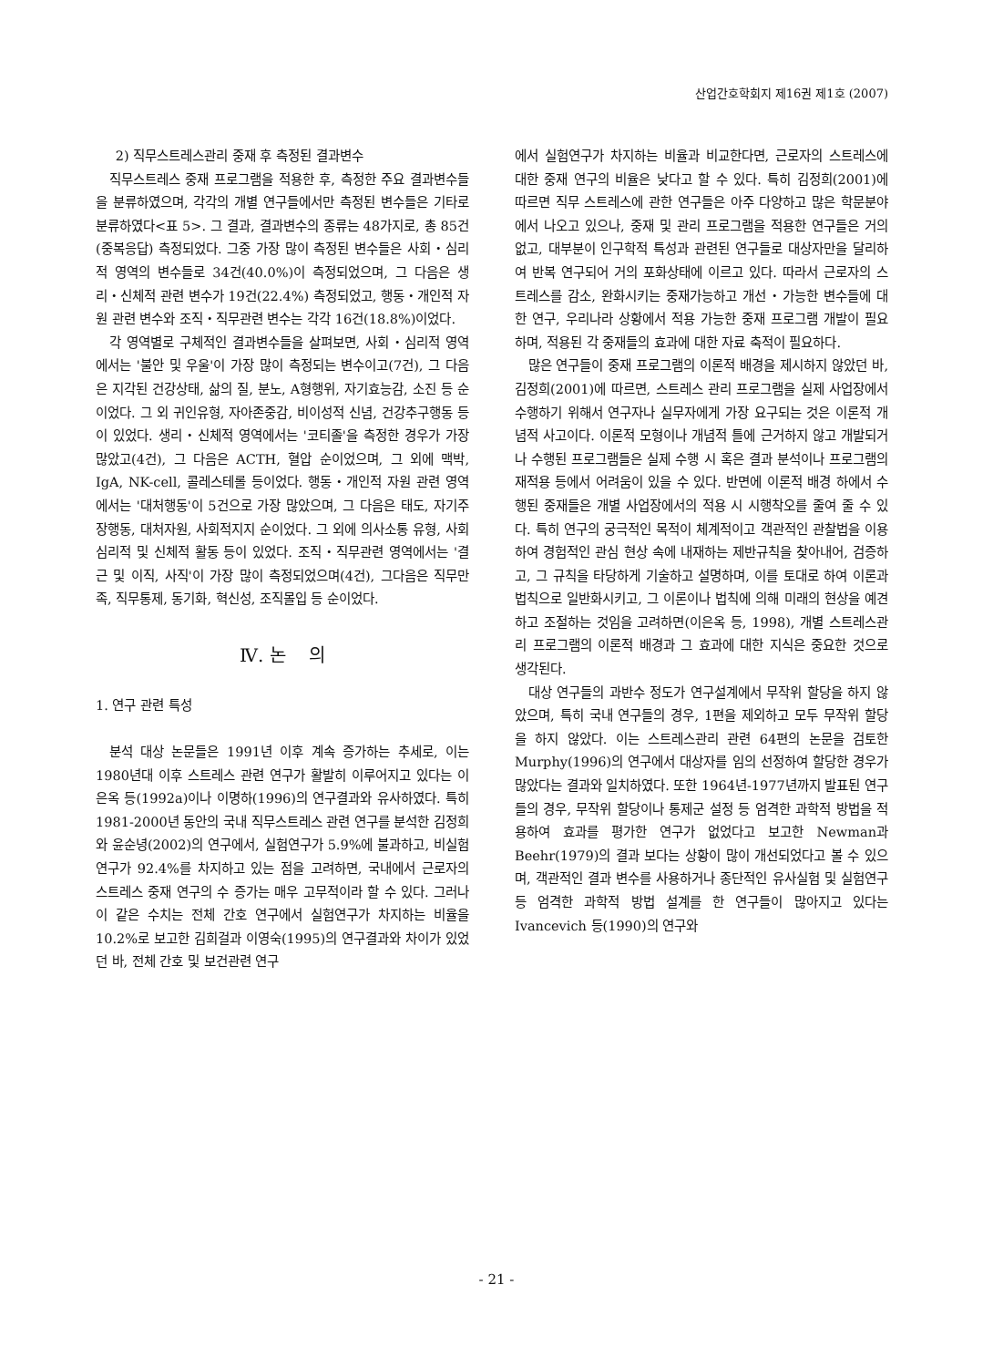산업간호학회지 제16권 제1호 (2007)
2) 직무스트레스관리 중재 후 측정된 결과변수
직무스트레스 중재 프로그램을 적용한 후, 측정한 주요 결과변수들을 분류하였으며, 각각의 개별 연구들에서만 측정된 변수들은 기타로 분류하였다<표 5>. 그 결과, 결과변수의 종류는 48가지로, 총 85건(중복응답) 측정되었다. 그중 가장 많이 측정된 변수들은 사회・심리적 영역의 변수들로 34건(40.0%)이 측정되었으며, 그 다음은 생리・신체적 관련 변수가 19건(22.4%) 측정되었고, 행동・개인적 자원 관련 변수와 조직・직무관련 변수는 각각 16건(18.8%)이었다.
각 영역별로 구체적인 결과변수들을 살펴보면, 사회・심리적 영역에서는 '불안 및 우울'이 가장 많이 측정되는 변수이고(7건), 그 다음은 지각된 건강상태, 삶의 질, 분노, A형행위, 자기효능감, 소진 등 순이었다. 그 외 귀인유형, 자아존중감, 비이성적 신념, 건강추구행동 등이 있었다. 생리・신체적 영역에서는 '코티졸'을 측정한 경우가 가장 많았고(4건), 그 다음은 ACTH, 혈압 순이었으며, 그 외에 맥박, IgA, NK-cell, 콜레스테롤 등이었다. 행동・개인적 자원 관련 영역에서는 '대처행동'이 5건으로 가장 많았으며, 그 다음은 태도, 자기주장행동, 대처자원, 사회적지지 순이었다. 그 외에 의사소통 유형, 사회심리적 및 신체적 활동 등이 있었다. 조직・직무관련 영역에서는 '결근 및 이직, 사직'이 가장 많이 측정되었으며(4건), 그다음은 직무만족, 직무통제, 동기화, 혁신성, 조직몰입 등 순이었다.
Ⅳ. 논 의
1. 연구 관련 특성
분석 대상 논문들은 1991년 이후 계속 증가하는 추세로, 이는 1980년대 이후 스트레스 관련 연구가 활발히 이루어지고 있다는 이은옥 등(1992a)이나 이명하(1996)의 연구결과와 유사하였다. 특히 1981-2000년 동안의 국내 직무스트레스 관련 연구를 분석한 김정희와 윤순녕(2002)의 연구에서, 실험연구가 5.9%에 불과하고, 비실험 연구가 92.4%를 차지하고 있는 점을 고려하면, 국내에서 근로자의 스트레스 중재 연구의 수 증가는 매우 고무적이라 할 수 있다. 그러나 이 같은 수치는 전체 간호 연구에서 실험연구가 차지하는 비율을 10.2%로 보고한 김희걸과 이영숙(1995)의 연구결과와 차이가 있었던 바, 전체 간호 및 보건관련 연구
에서 실험연구가 차지하는 비율과 비교한다면, 근로자의 스트레스에 대한 중재 연구의 비율은 낮다고 할 수 있다. 특히 김정희(2001)에 따르면 직무 스트레스에 관한 연구들은 아주 다양하고 많은 학문분야에서 나오고 있으나, 중재 및 관리 프로그램을 적용한 연구들은 거의 없고, 대부분이 인구학적 특성과 관련된 연구들로 대상자만을 달리하여 반복 연구되어 거의 포화상태에 이르고 있다. 따라서 근로자의 스트레스를 감소, 완화시키는 중재가능하고 개선・가능한 변수들에 대한 연구, 우리나라 상황에서 적용 가능한 중재 프로그램 개발이 필요하며, 적용된 각 중재들의 효과에 대한 자료 축적이 필요하다.
많은 연구들이 중재 프로그램의 이론적 배경을 제시하지 않았던 바, 김정희(2001)에 따르면, 스트레스 관리 프로그램을 실제 사업장에서 수행하기 위해서 연구자나 실무자에게 가장 요구되는 것은 이론적 개념적 사고이다. 이론적 모형이나 개념적 틀에 근거하지 않고 개발되거나 수행된 프로그램들은 실제 수행 시 혹은 결과 분석이나 프로그램의 재적용 등에서 어려움이 있을 수 있다. 반면에 이론적 배경 하에서 수행된 중재들은 개별 사업장에서의 적용 시 시행착오를 줄여 줄 수 있다. 특히 연구의 궁극적인 목적이 체계적이고 객관적인 관찰법을 이용하여 경험적인 관심 현상 속에 내재하는 제반규칙을 찾아내어, 검증하고, 그 규칙을 타당하게 기술하고 설명하며, 이를 토대로 하여 이론과 법칙으로 일반화시키고, 그 이론이나 법칙에 의해 미래의 현상을 예견하고 조절하는 것임을 고려하면(이은옥 등, 1998), 개별 스트레스관리 프로그램의 이론적 배경과 그 효과에 대한 지식은 중요한 것으로 생각된다.
대상 연구들의 과반수 정도가 연구설계에서 무작위 할당을 하지 않았으며, 특히 국내 연구들의 경우, 1편을 제외하고 모두 무작위 할당을 하지 않았다. 이는 스트레스관리 관련 64편의 논문을 검토한 Murphy(1996)의 연구에서 대상자를 임의 선정하여 할당한 경우가 많았다는 결과와 일치하였다. 또한 1964년-1977년까지 발표된 연구들의 경우, 무작위 할당이나 통제군 설정 등 엄격한 과학적 방법을 적용하여 효과를 평가한 연구가 없었다고 보고한 Newman과 Beehr(1979)의 결과 보다는 상황이 많이 개선되었다고 볼 수 있으며, 객관적인 결과 변수를 사용하거나 종단적인 유사실험 및 실험연구 등 엄격한 과학적 방법 설계를 한 연구들이 많아지고 있다는 Ivancevich 등(1990)의 연구와
- 21 -